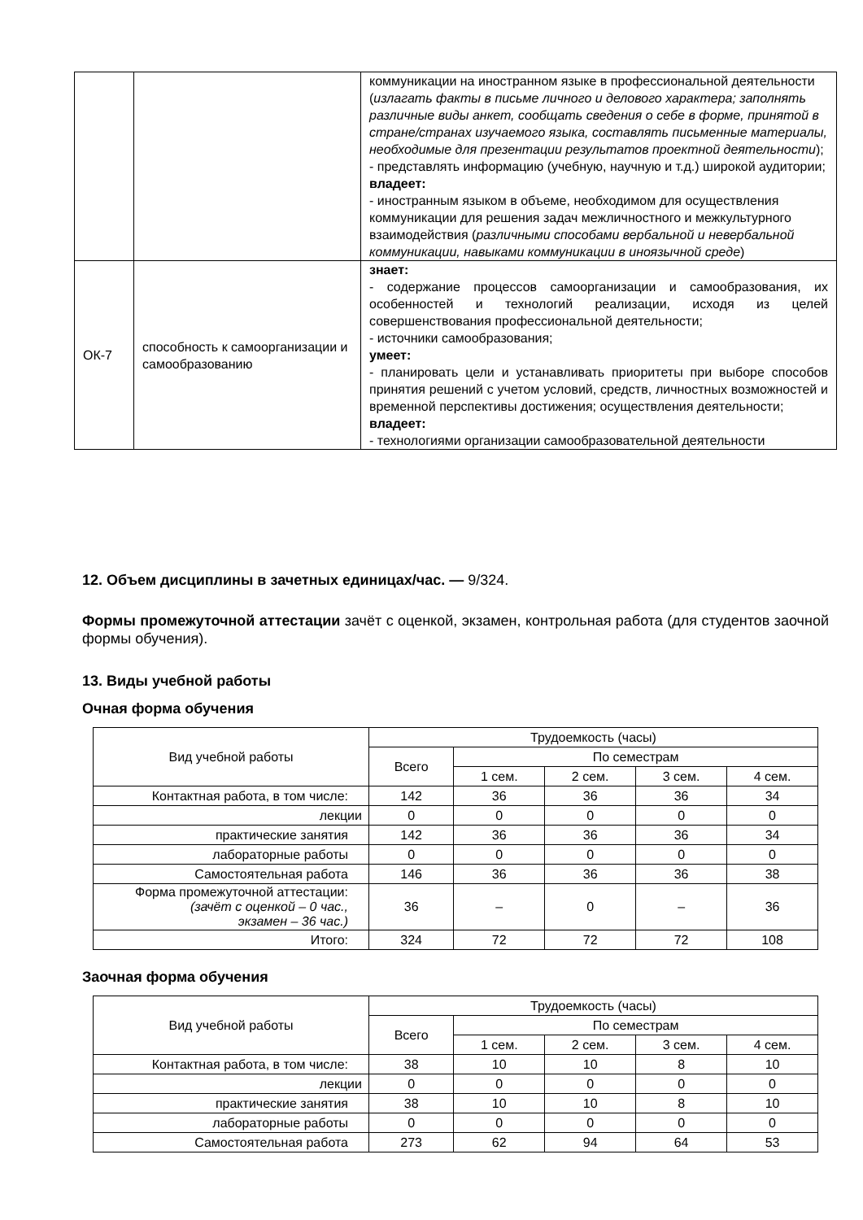| | | коммуникации на иностранном языке в профессиональной деятельности ( излагать факты в письме личного и делового характера; заполнять различные виды анкет, сообщать сведения о себе в форме, принятой в стране/странах изучаемого языка, составлять письменные материалы, необходимые для презентации результатов проектной деятельности ); - представлять информацию (учебную, научную и т.д.) широкой аудитории; владеет: - иностранным языком в объеме, необходимом для осуществления коммуникации для решения задач межличностного и межкультурного взаимодействия ( различными способами вербальной и невербальной коммуникации, навыками коммуникации в иноязычной среде ) |
| ОК-7 | способность к самоорганизации и самообразованию | знает: - содержание процессов самоорганизации и самообразования, их особенностей и технологий реализации, исходя из целей совершенствования профессиональной деятельности; - источники самообразования; умеет: - планировать цели и устанавливать приоритеты при выборе способов принятия решений с учетом условий, средств, личностных возможностей и временной перспективы достижения; осуществления деятельности; владеет: - технологиями организации самообразовательной деятельности |
12. Объем дисциплины в зачетных единицах/час. — 9/324.
Формы промежуточной аттестации зачёт с оценкой, экзамен, контрольная работа (для студентов заочной формы обучения).
13. Виды учебной работы
Очная форма обучения
| Вид учебной работы | Трудоемкость (часы) | | | | |
| --- | --- | --- | --- | --- | --- |
| | Всего | По семестрам | | | |
| | | 1 сем. | 2 сем. | 3 сем. | 4 сем. |
| Контактная работа, в том числе: | 142 | 36 | 36 | 36 | 34 |
| лекции | 0 | 0 | 0 | 0 | 0 |
| практические занятия | 142 | 36 | 36 | 36 | 34 |
| лабораторные работы | 0 | 0 | 0 | 0 | 0 |
| Самостоятельная работа | 146 | 36 | 36 | 36 | 38 |
| Форма промежуточной аттестации: (зачёт с оценкой – 0 час., экзамен – 36 час.) | 36 | – | 0 | – | 36 |
| Итого: | 324 | 72 | 72 | 72 | 108 |
Заочная форма обучения
| Вид учебной работы | Трудоемкость (часы) | | | | |
| --- | --- | --- | --- | --- | --- |
| | Всего | По семестрам | | | |
| | | 1 сем. | 2 сем. | 3 сем. | 4 сем. |
| Контактная работа, в том числе: | 38 | 10 | 10 | 8 | 10 |
| лекции | 0 | 0 | 0 | 0 | 0 |
| практические занятия | 38 | 10 | 10 | 8 | 10 |
| лабораторные работы | 0 | 0 | 0 | 0 | 0 |
| Самостоятельная работа | 273 | 62 | 94 | 64 | 53 |